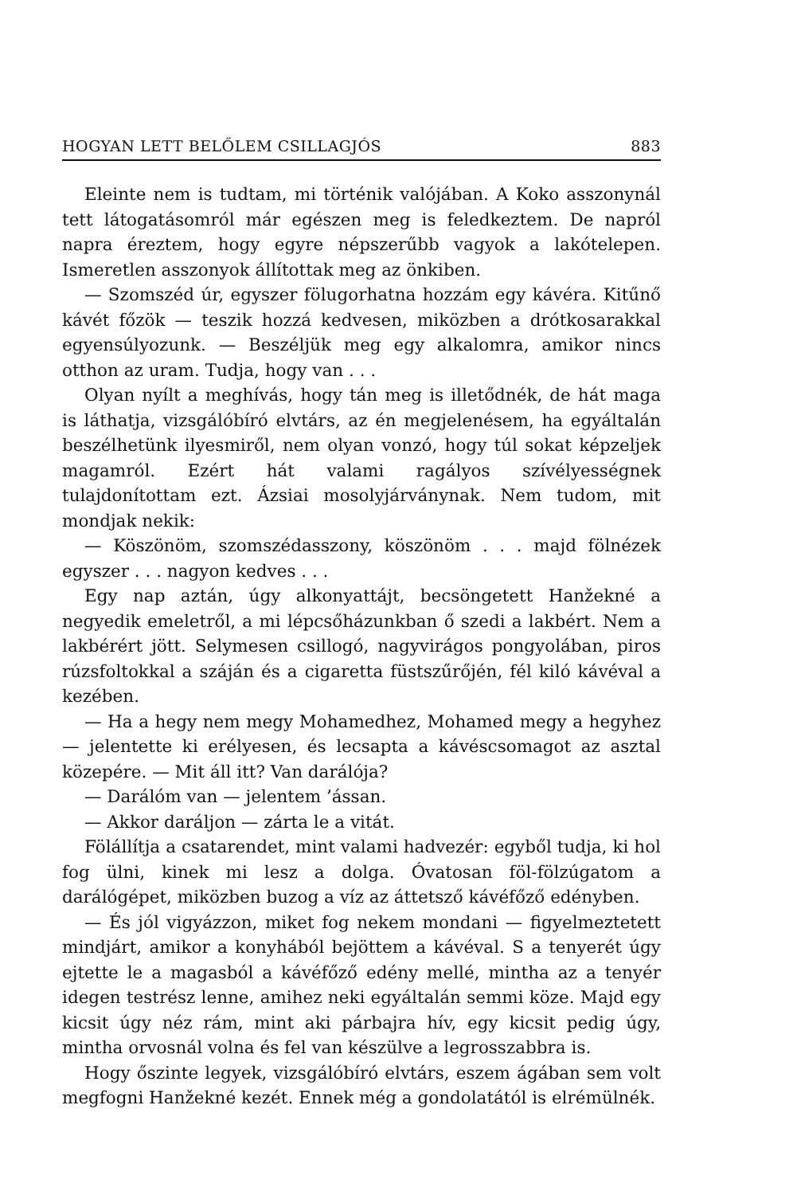HOGYAN LETT BELŐLEM CSILLAGJÓS 883
Eleinte nem is tudtam, mi történik valójában. A Koko asszonynál tett látogatásomról már egészen meg is feledkeztem. De napról napra éreztem, hogy egyre népszerűbb vagyok a lakótelepen. Ismeretlen asszonyok állítottak meg az önkiben.
— Szomszéd úr, egyszer fölugorhatna hozzám egy kávéra. Kitűnő kávét főzök — teszik hozzá kedvesen, miközben a drótkosarakkal egyensúlyozunk. — Beszéljük meg egy alkalomra, amikor nincs otthon az uram. Tudja, hogy van . . .
Olyan nyílt a meghívás, hogy tán meg is illetődnék, de hát maga is láthatja, vizsgálóbíró elvtárs, az én megjelenésem, ha egyáltalán beszélhetünk ilyesmiről, nem olyan vonzó, hogy túl sokat képzeljek magamról. Ezért hát valami ragályos szívélyességnek tulajdonítottam ezt. Ázsiai mosolyjárványnak. Nem tudom, mit mondjak nekik:
— Köszönöm, szomszédasszony, köszönöm . . . majd fölnézek egyszer . . . nagyon kedves . . .
Egy nap aztán, úgy alkonyattájt, becsöngetett Hanžekné a negyedik emeletről, a mi lépcsőházunkban ő szedi a lakbért. Nem a lakbérért jött. Selymesen csillogó, nagyvirágos pongyolában, piros rúzsfoltokkal a száján és a cigaretta füstszűrőjén, fél kiló kávéval a kezében.
— Ha a hegy nem megy Mohamedhez, Mohamed megy a hegyhez — jelentette ki erélyesen, és lecsapta a kávéscsomagot az asztal közepére. — Mit áll itt? Van darálója?
— Darálóm van — jelentem ’ássan.
— Akkor daráljon — zárta le a vitát.
Fölállítja a csatarendet, mint valami hadvezér: egyből tudja, ki hol fog ülni, kinek mi lesz a dolga. Óvatosan föl-fölzúgatom a darálógépet, miközben buzog a víz az áttetsző kávéfőző edényben.
— És jól vigyázzon, miket fog nekem mondani — figyelmeztetett mindjárt, amikor a konyhából bejöttem a kávéval. S a tenyerét úgy ejtette le a magasból a kávéfőző edény mellé, mintha az a tenyér idegen testrész lenne, amihez neki egyáltalán semmi köze. Majd egy kicsit úgy néz rám, mint aki párbajra hív, egy kicsit pedig úgy, mintha orvosnál volna és fel van készülve a legrosszabbra is.
Hogy őszinte legyek, vizsgálóbíró elvtárs, eszem ágában sem volt megfogni Hanžekné kezét. Ennek még a gondolatától is elrémülnék.